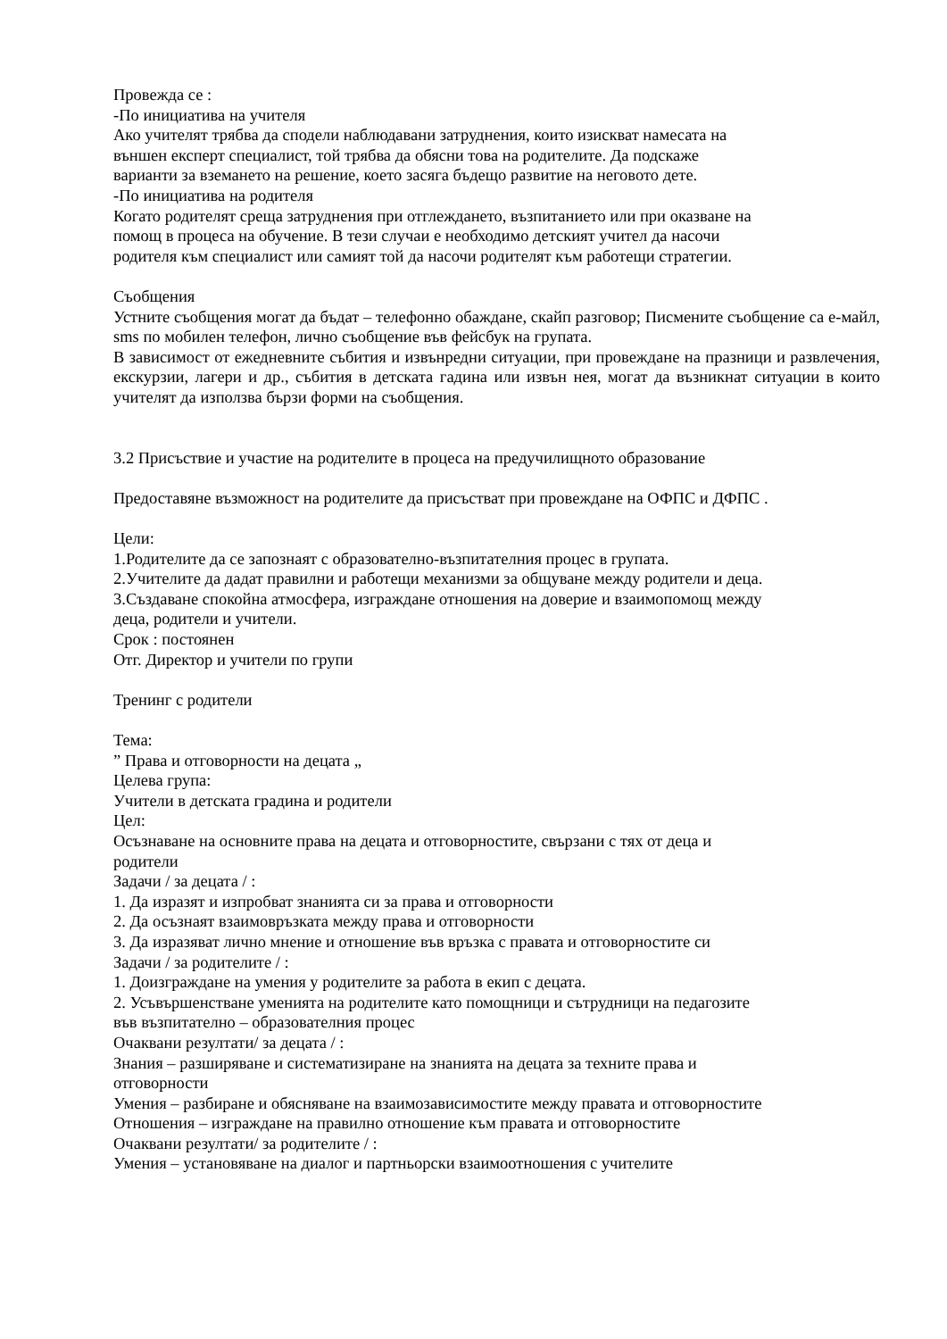Провежда се :
-По инициатива на учителя
Ако учителят трябва да сподели наблюдавани затруднения, които изискват намесата на
външен експерт специалист, той трябва да обясни това на родителите. Да подскаже
варианти за вземането на решение, което засяга бъдещо развитие на неговото дете.
-По инициатива на родителя
Когато родителят среща затруднения при отглеждането, възпитанието или при оказване на
помощ в процеса на обучение. В тези случаи е необходимо детският учител да насочи
родителя към специалист или самият той да насочи родителят към работещи стратегии.
Съобщения
Устните съобщения могат да бъдат – телефонно обаждане, скайп разговор; Писмените съобщение са е-майл, sms по мобилен телефон, лично съобщение във фейсбук на групата.
В зависимост от ежедневните събития и извънредни ситуации, при провеждане на празници и развлечения, екскурзии, лагери и др., събития в детската гадина или извън нея, могат да възникнат ситуации в които учителят да използва бързи форми на съобщения.
3.2 Присъствие и участие на родителите в процеса на предучилищното образование
Предоставяне възможност на родителите да присъстват при провеждане на ОФПС и ДФПС .
Цели:
1.Родителите да се запознаят с образователно-възпитателния процес в групата.
2.Учителите да дадат правилни и работещи механизми за общуване между родители и деца.
3.Създаване спокойна атмосфера, изграждане отношения на доверие и взаимопомощ между
деца, родители и учители.
Срок : постоянен
Отг. Директор и учители по групи
Тренинг с родители
Тема:
” Права и отговорности на децата „
Целева група:
Учители в детската градина и родители
Цел:
Осъзнаване на основните права на децата и отговорностите, свързани с тях от деца и
родители
Задачи / за децата / :
1. Да изразят и изпробват знанията си за права и отговорности
2. Да осъзнаят взаимовръзката между права и отговорности
3. Да изразяват лично мнение и отношение във връзка с правата и отговорностите си
Задачи / за родителите / :
1. Доизграждане на умения у родителите за работа в екип с децата.
2. Усъвършенстване уменията на родителите като помощници и сътрудници на педагозите
във възпитателно – образователния процес
Очаквани резултати/ за децата / :
Знания – разширяване и систематизиране на знанията на децата за техните права и
отговорности
Умения – разбиране и обясняване на взаимозависимостите между правата и отговорностите
Отношения – изграждане на правилно отношение към правата и отговорностите
Очаквани резултати/ за родителите / :
Умения – установяване на диалог и партньорски взаимоотношения с учителите